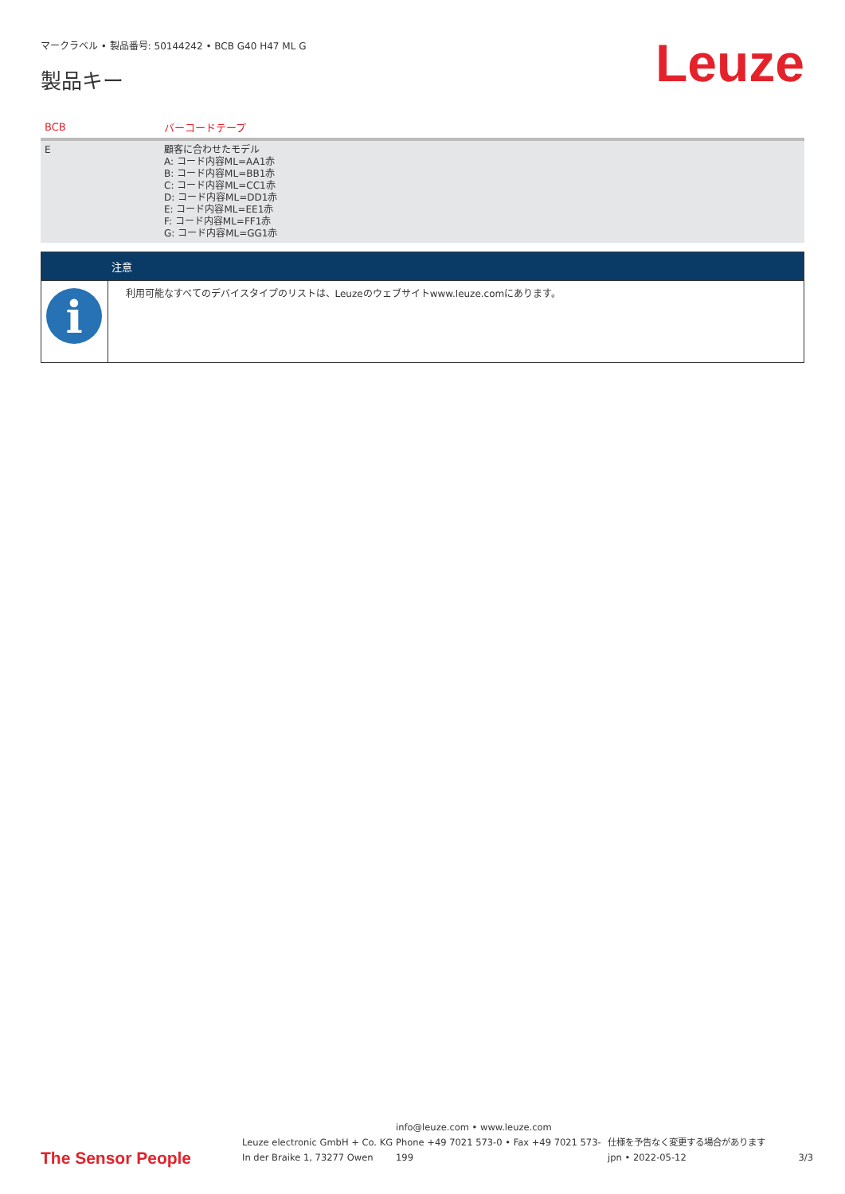マークラベル • 製品番号: 50144242 • BCB G40 H47 ML G
製品キー
Leuze
| BCB | バーコードテープ |
| --- | --- |
| E | 顧客に合わせたモデル A: コード内容ML=AA1赤 B: コード内容ML=BB1赤 C: コード内容ML=CC1赤 D: コード内容ML=DD1赤 E: コード内容ML=EE1赤 F: コード内容ML=FF1赤 G: コード内容ML=GG1赤 |
| | 注意 |
| --- | --- |
| i | 利用可能なすべてのデバイスタイプのリストは、Leuzeのウェブサイトwww.leuze.comにあります。 |
The Sensor People
Leuze electronic GmbH + Co. KG
In der Braike 1, 73277 Owen
info@leuze.com • www.leuze.com
Phone +49 7021 573-0 • Fax +49 7021 573-199
仕様を予告なく変更する場合があります
jpn • 2022-05-12
3/3